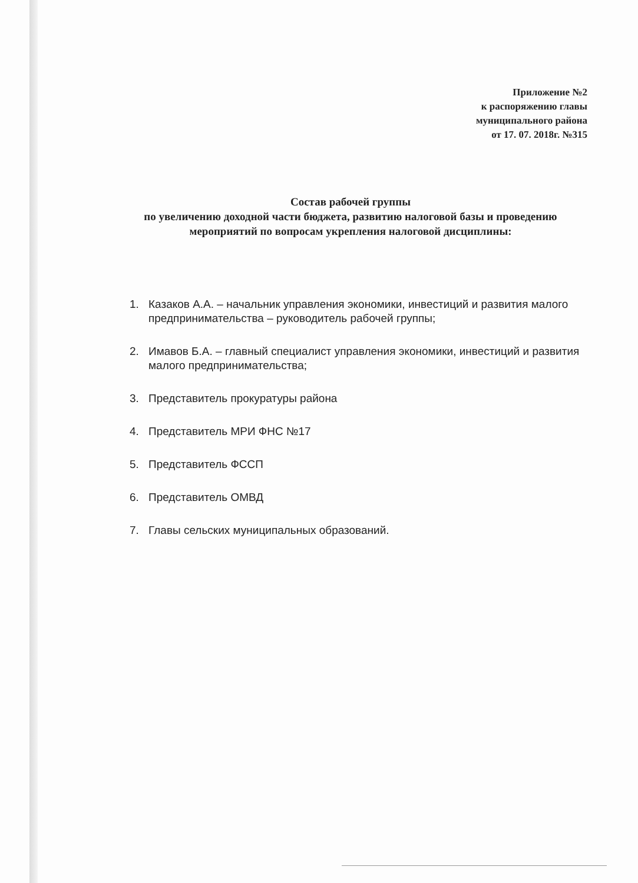Приложение №2
к распоряжению главы
муниципального района
от 17. 07. 2018г. №315
Состав рабочей группы
по увеличению доходной части бюджета, развитию налоговой базы и проведению мероприятий по вопросам укрепления налоговой дисциплины:
1. Казаков А.А. – начальник управления экономики, инвестиций и развития малого предпринимательства – руководитель рабочей группы;
2. Имавов Б.А. – главный специалист управления экономики, инвестиций и развития малого предпринимательства;
3. Представитель прокуратуры района
4. Представитель МРИ ФНС №17
5. Представитель ФССП
6. Представитель ОМВД
7. Главы сельских муниципальных образований.